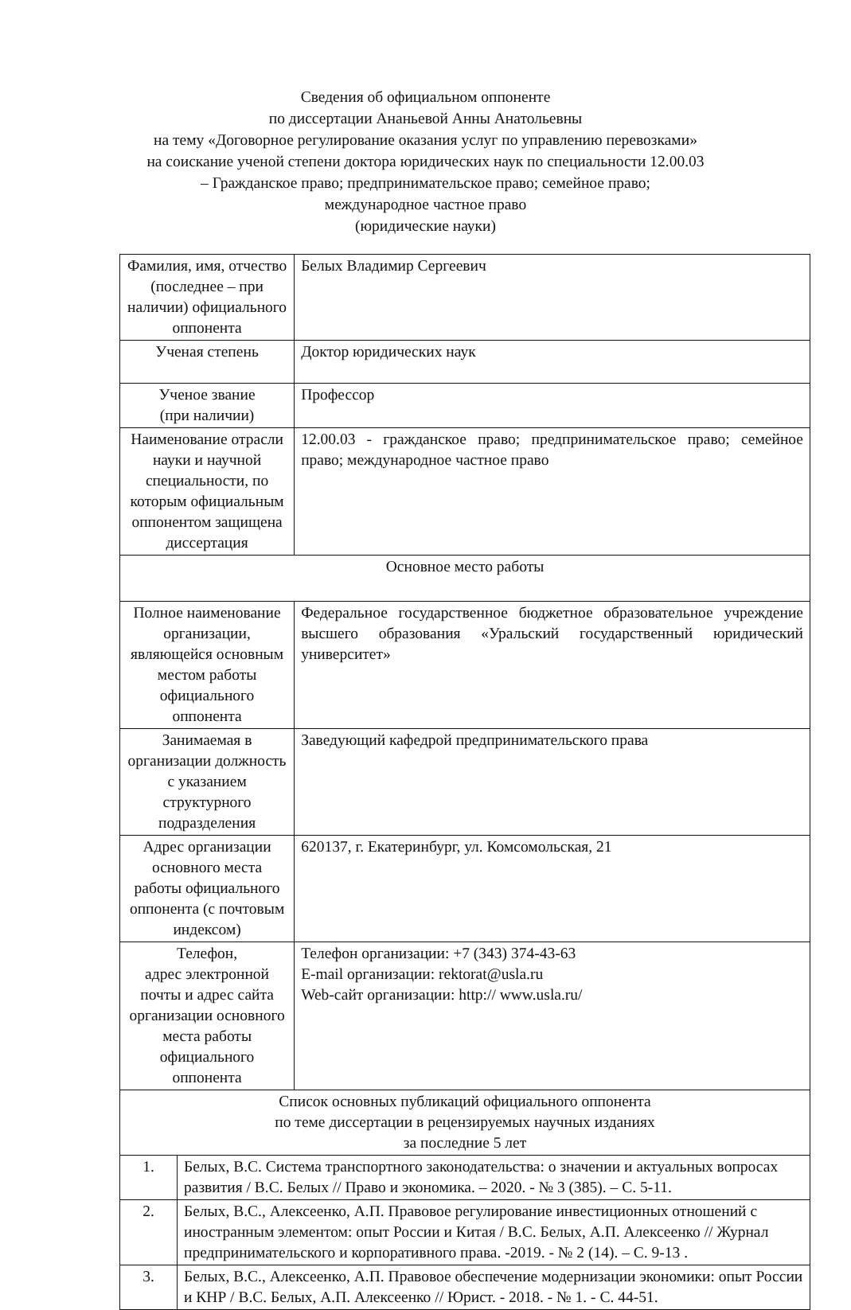Сведения об официальном оппоненте
по диссертации Ананьевой Анны Анатольевны
на тему «Договорное регулирование оказания услуг по управлению перевозками»
на соискание ученой степени доктора юридических наук по специальности 12.00.03
– Гражданское право; предпринимательское право; семейное право;
международное частное право
(юридические науки)
| Фамилия, имя, отчество (последнее – при наличии) официального оппонента | | Белых Владимир Сергеевич |
| Ученая степень | | Доктор юридических наук |
| Ученое звание (при наличии) | | Профессор |
| Наименование отрасли науки и научной специальности, по которым официальным оппонентом защищена диссертация | | 12.00.03 - гражданское право; предпринимательское право; семейное право; международное частное право |
| Основное место работы | | |
| Полное наименование организации, являющейся основным местом работы официального оппонента | | Федеральное государственное бюджетное образовательное учреждение высшего образования «Уральский государственный юридический университет» |
| Занимаемая в организации должность с указанием структурного подразделения | | Заведующий кафедрой предпринимательского права |
| Адрес организации основного места работы официального оппонента (с почтовым индексом) | | 620137, г. Екатеринбург, ул. Комсомольская, 21 |
| Телефон, адрес электронной почты и адрес сайта организации основного места работы официального оппонента | | Телефон организации: +7 (343) 374-43-63 E-mail организации: rektorat@usla.ru Web-сайт организации: http:// www.usla.ru/ |
| Список основных публикаций официального оппонента по теме диссертации в рецензируемых научных изданиях за последние 5 лет | | |
| 1. | Белых, В.С. Система транспортного законодательства: о значении и актуальных вопросах развития / В.С. Белых // Право и экономика. – 2020. - № 3 (385). – С. 5-11. | |
| 2. | Белых, В.С., Алексеенко, А.П. Правовое регулирование инвестиционных отношений с иностранным элементом: опыт России и Китая / В.С. Белых, А.П. Алексеенко // Журнал предпринимательского и корпоративного права. -2019. - № 2 (14). – С. 9-13 . | |
| 3. | Белых, В.С., Алексеенко, А.П. Правовое обеспечение модернизации экономики: опыт России и КНР / В.С. Белых, А.П. Алексеенко // Юрист. - 2018. - № 1. - С. 44-51. | |